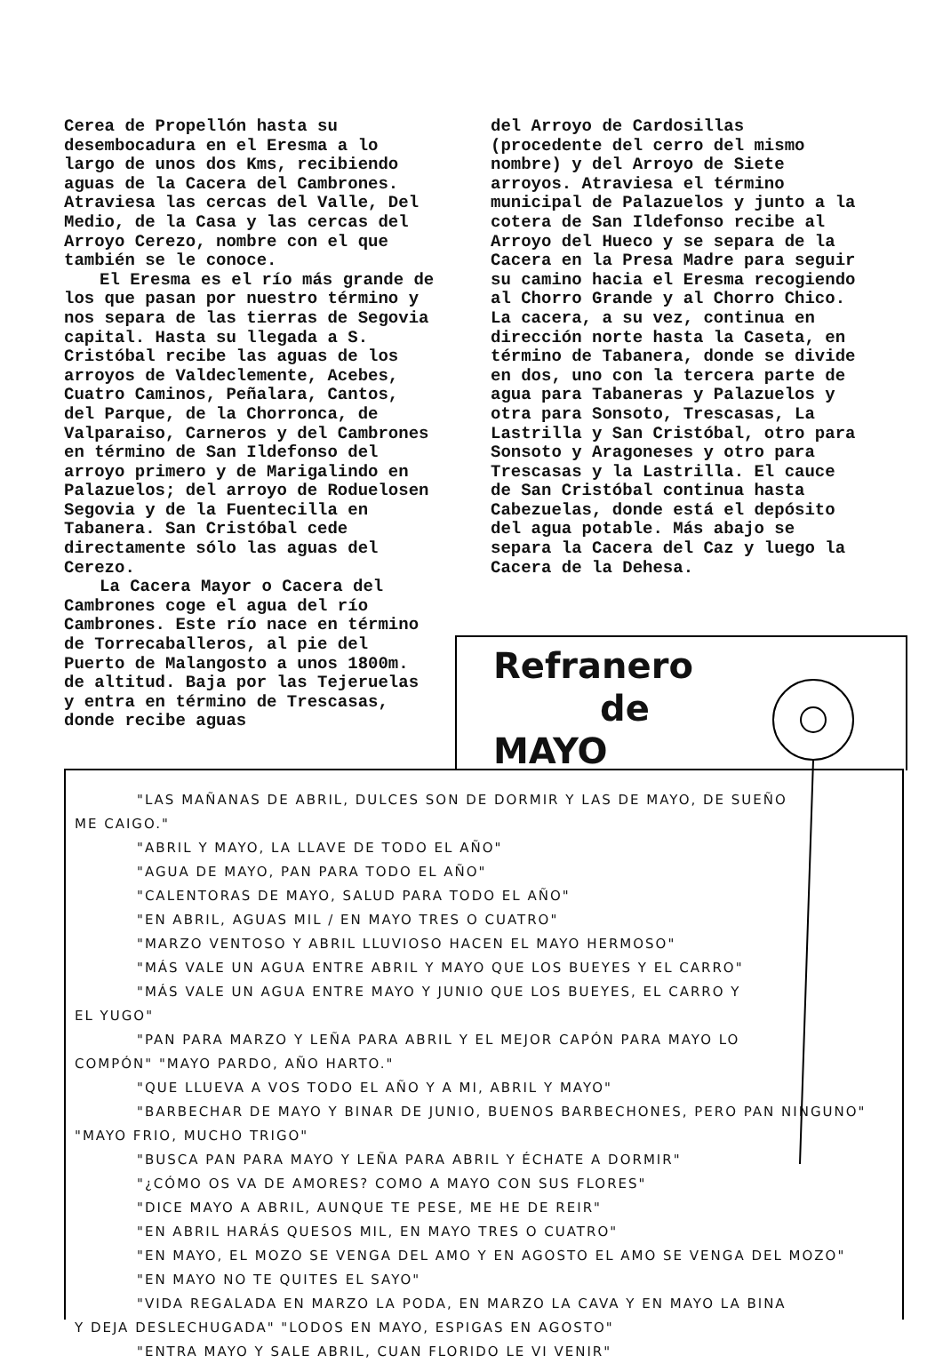Cerea de Propellón hasta su desembocadura en el Eresma a lo largo de unos dos Kms, recibiendo aguas de la Cacera del Cambrones. Atraviesa las cercas del Valle, Del Medio, de la Casa y las cercas del Arroyo Cerezo, nombre con el que también se le conoce.
El Eresma es el río más grande de los que pasan por nuestro término y nos separa de las tierras de Segovia capital. Hasta su llegada a S. Cristóbal recibe las aguas de los arroyos de Valdeclemente, Acebes, Cuatro Caminos, Peñalara, Cantos, del Parque, de la Chorronca, de Valparaiso, Carneros y del Cambrones en término de San Ildefonso del arroyo primero y de Marigalindo en Palazuelos; del arroyo de Roduelosen Segovia y de la Fuentecilla en Tabanera. San Cristóbal cede directamente sólo las aguas del Cerezo.
La Cacera Mayor o Cacera del Cambrones coge el agua del río Cambrones. Este río nace en término de Torrecaballeros, al pie del Puerto de Malangosto a unos 1800m. de altitud. Baja por las Tejeruelas y entra en término de Trescasas, donde recibe aguas
del Arroyo de Cardosillas (procedente del cerro del mismo nombre) y del Arroyo de Siete arroyos. Atraviesa el término municipal de Palazuelos y junto a la cotera de San Ildefonso recibe al Arroyo del Hueco y se separa de la Cacera en la Presa Madre para seguir su camino hacia el Eresma recogiendo al Chorro Grande y al Chorro Chico. La cacera, a su vez, continua en dirección norte hasta la Caseta, en término de Tabanera, donde se divide en dos, uno con la tercera parte de agua para Tabaneras y Palazuelos y otra para Sonsoto, Trescasas, La Lastrilla y San Cristóbal, otro para Sonsoto y Aragoneses y otro para Trescasas y la Lastrilla. El cauce de San Cristóbal continua hasta Cabezuelas, donde está el depósito del agua potable. Más abajo se separa la Cacera del Caz y luego la Cacera de la Dehesa.
Refranero
de
MAYO
"LAS MAÑANAS DE ABRIL, DULCES SON DE DORMIR Y LAS DE MAYO, DE SUEÑO
ME CAIGO."
"ABRIL Y MAYO, LA LLAVE DE TODO EL AÑO"
"AGUA DE MAYO, PAN PARA TODO EL AÑO"
"CALENTORAS DE MAYO, SALUD PARA TODO EL AÑO"
"EN ABRIL, AGUAS MIL / EN MAYO TRES O CUATRO"
"MARZO VENTOSO Y ABRIL LLUVIOSO HACEN EL MAYO HERMOSO"
"MÁS VALE UN AGUA ENTRE ABRIL Y MAYO QUE LOS BUEYES Y EL CARRO"
"MÁS VALE UN AGUA ENTRE MAYO Y JUNIO QUE LOS BUEYES, EL CARRO Y
EL YUGO"
"PAN PARA MARZO Y LEÑA PARA ABRIL Y EL MEJOR CAPÓN PARA MAYO LO
COMPÓN" "MAYO PARDO, AÑO HARTO."
"QUE LLUEVA A VOS TODO EL AÑO Y A MI, ABRIL Y MAYO"
"BARBECHAR DE MAYO Y BINAR DE JUNIO, BUENOS BARBECHONES, PERO PAN NINGUNO"
"MAYO FRIO, MUCHO TRIGO"
"BUSCA PAN PARA MAYO Y LEÑA PARA ABRIL Y ÉCHATE A DORMIR"
"¿CÓMO OS VA DE AMORES? COMO A MAYO CON SUS FLORES"
"DICE MAYO A ABRIL, AUNQUE TE PESE, ME HE DE REIR"
"EN ABRIL HARÁS QUESOS MIL, EN MAYO TRES O CUATRO"
"EN MAYO, EL MOZO SE VENGA DEL AMO Y EN AGOSTO EL AMO SE VENGA DEL MOZO"
"EN MAYO NO TE QUITES EL SAYO"
"VIDA REGALADA EN MARZO LA PODA, EN MARZO LA CAVA Y EN MAYO LA BINA
Y DEJA DESLECHUGADA" "LODOS EN MAYO, ESPIGAS EN AGOSTO"
"ENTRA MAYO Y SALE ABRIL, CUAN FLORIDO LE VI VENIR"